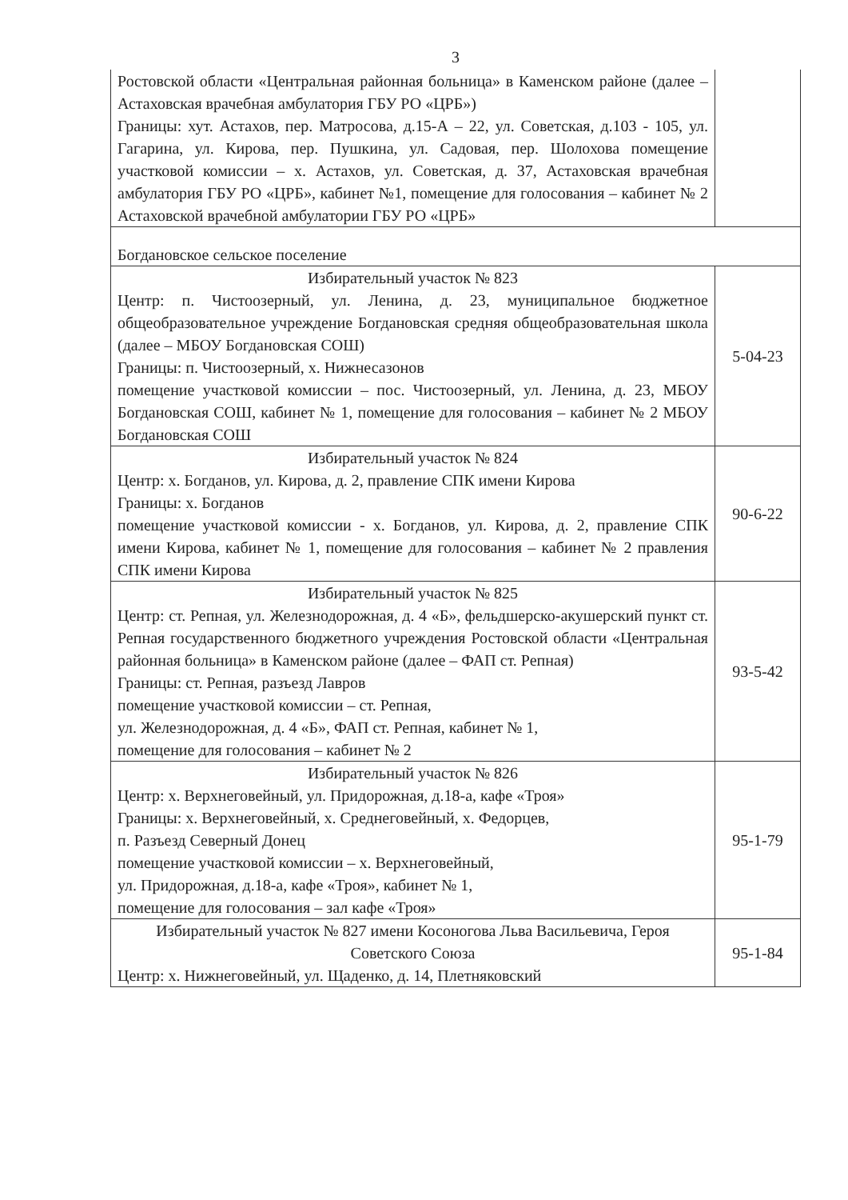3
| Ростовской области «Центральная районная больница» в Каменском районе (далее – Астаховская врачебная амбулатория ГБУ РО «ЦРБ») Границы: хут. Астахов, пер. Матросова, д.15-А – 22, ул. Советская, д.103 - 105, ул. Гагарина, ул. Кирова, пер. Пушкина, ул. Садовая, пер. Шолохова помещение участковой комиссии – х. Астахов, ул. Советская, д. 37, Астаховская врачебная амбулатория ГБУ РО «ЦРБ», кабинет №1, помещение для голосования – кабинет № 2 Астаховской врачебной амбулатории ГБУ РО «ЦРБ» | |
| Богдановское сельское поселение | |
| Избирательный участок № 823 Центр: п. Чистоозерный, ул. Ленина, д. 23, муниципальное бюджетное общеобразовательное учреждение Богдановская средняя общеобразовательная школа (далее – МБОУ Богдановская СОШ) Границы: п. Чистоозерный, х. Нижнесазонов помещение участковой комиссии – пос. Чистоозерный, ул. Ленина, д. 23, МБОУ Богдановская СОШ, кабинет № 1, помещение для голосования – кабинет № 2 МБОУ Богдановская СОШ | 5-04-23 |
| Избирательный участок № 824 Центр: х. Богданов, ул. Кирова, д. 2, правление СПК имени Кирова Границы: х. Богданов помещение участковой комиссии - х. Богданов, ул. Кирова, д. 2, правление СПК имени Кирова, кабинет № 1, помещение для голосования – кабинет № 2 правления СПК имени Кирова | 90-6-22 |
| Избирательный участок № 825 Центр: ст. Репная, ул. Железнодорожная, д. 4 «Б», фельдшерско-акушерский пункт ст. Репная государственного бюджетного учреждения Ростовской области «Центральная районная больница» в Каменском районе (далее – ФАП ст. Репная) Границы: ст. Репная, разъезд Лавров помещение участковой комиссии – ст. Репная, ул. Железнодорожная, д. 4 «Б», ФАП ст. Репная, кабинет № 1, помещение для голосования – кабинет № 2 | 93-5-42 |
| Избирательный участок № 826 Центр: х. Верхнеговейный, ул. Придорожная, д.18-а, кафе «Троя» Границы: х. Верхнеговейный, х. Среднеговейный, х. Федорцев, п. Разъезд Северный Донец помещение участковой комиссии – х. Верхнеговейный, ул. Придорожная, д.18-а, кафе «Троя», кабинет № 1, помещение для голосования – зал кафе «Троя» | 95-1-79 |
| Избирательный участок № 827 имени Косоногова Льва Васильевича, Героя Советского Союза Центр: х. Нижнеговейный, ул. Щаденко, д. 14, Плетняковский | 95-1-84 |